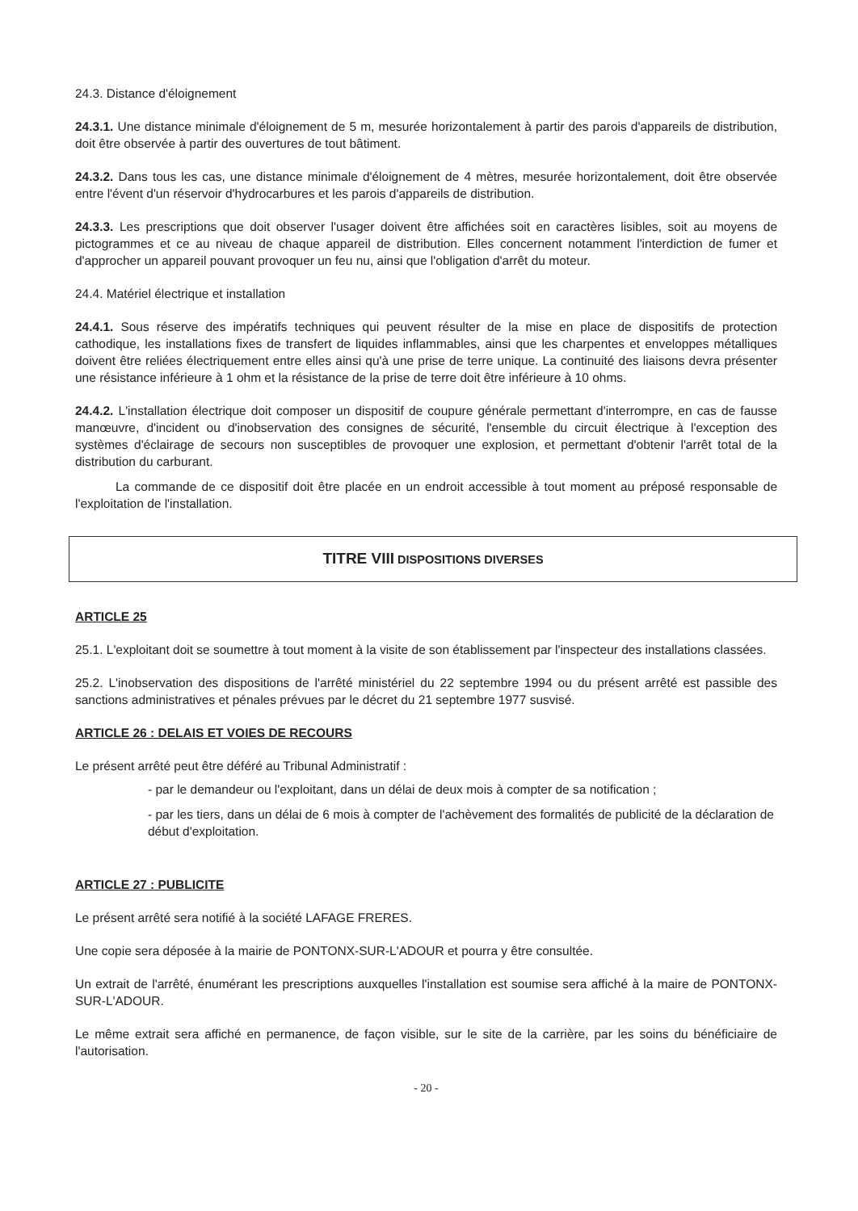24.3. Distance d'éloignement
24.3.1. Une distance minimale d'éloignement de 5 m, mesurée horizontalement à partir des parois d'appareils de distribution, doit être observée à partir des ouvertures de tout bâtiment.
24.3.2. Dans tous les cas, une distance minimale d'éloignement de 4 mètres, mesurée horizontalement, doit être observée entre l'évent d'un réservoir d'hydrocarbures et les parois d'appareils de distribution.
24.3.3. Les prescriptions que doit observer l'usager doivent être affichées soit en caractères lisibles, soit au moyens de pictogrammes et ce au niveau de chaque appareil de distribution. Elles concernent notamment l'interdiction de fumer et d'approcher un appareil pouvant provoquer un feu nu, ainsi que l'obligation d'arrêt du moteur.
24.4. Matériel électrique et installation
24.4.1. Sous réserve des impératifs techniques qui peuvent résulter de la mise en place de dispositifs de protection cathodique, les installations fixes de transfert de liquides inflammables, ainsi que les charpentes et enveloppes métalliques doivent être reliées électriquement entre elles ainsi qu'à une prise de terre unique. La continuité des liaisons devra présenter une résistance inférieure à 1 ohm et la résistance de la prise de terre doit être inférieure à 10 ohms.
24.4.2. L'installation électrique doit composer un dispositif de coupure générale permettant d'interrompre, en cas de fausse manœuvre, d'incident ou d'inobservation des consignes de sécurité, l'ensemble du circuit électrique à l'exception des systèmes d'éclairage de secours non susceptibles de provoquer une explosion, et permettant d'obtenir l'arrêt total de la distribution du carburant.
La commande de ce dispositif doit être placée en un endroit accessible à tout moment au préposé responsable de l'exploitation de l'installation.
TITRE VIII DISPOSITIONS DIVERSES
ARTICLE 25
25.1. L'exploitant doit se soumettre à tout moment à la visite de son établissement par l'inspecteur des installations classées.
25.2. L'inobservation des dispositions de l'arrêté ministériel du 22 septembre 1994 ou du présent arrêté est passible des sanctions administratives et pénales prévues par le décret du 21 septembre 1977 susvisé.
ARTICLE 26 : DELAIS ET VOIES DE RECOURS
Le présent arrêté peut être déféré au Tribunal Administratif :
- par le demandeur ou l'exploitant, dans un délai de deux mois à compter de sa notification ;
- par les tiers, dans un délai de 6 mois à compter de l'achèvement des formalités de publicité de la déclaration de début d'exploitation.
ARTICLE 27 : PUBLICITE
Le présent arrêté sera notifié à la société LAFAGE FRERES.
Une copie sera déposée à la mairie de PONTONX-SUR-L'ADOUR et pourra y être consultée.
Un extrait de l'arrêté, énumérant les prescriptions auxquelles l'installation est soumise sera affiché à la maire de PONTONX-SUR-L'ADOUR.
Le même extrait sera affiché en permanence, de façon visible, sur le site de la carrière, par les soins du bénéficiaire de l'autorisation.
- 20 -